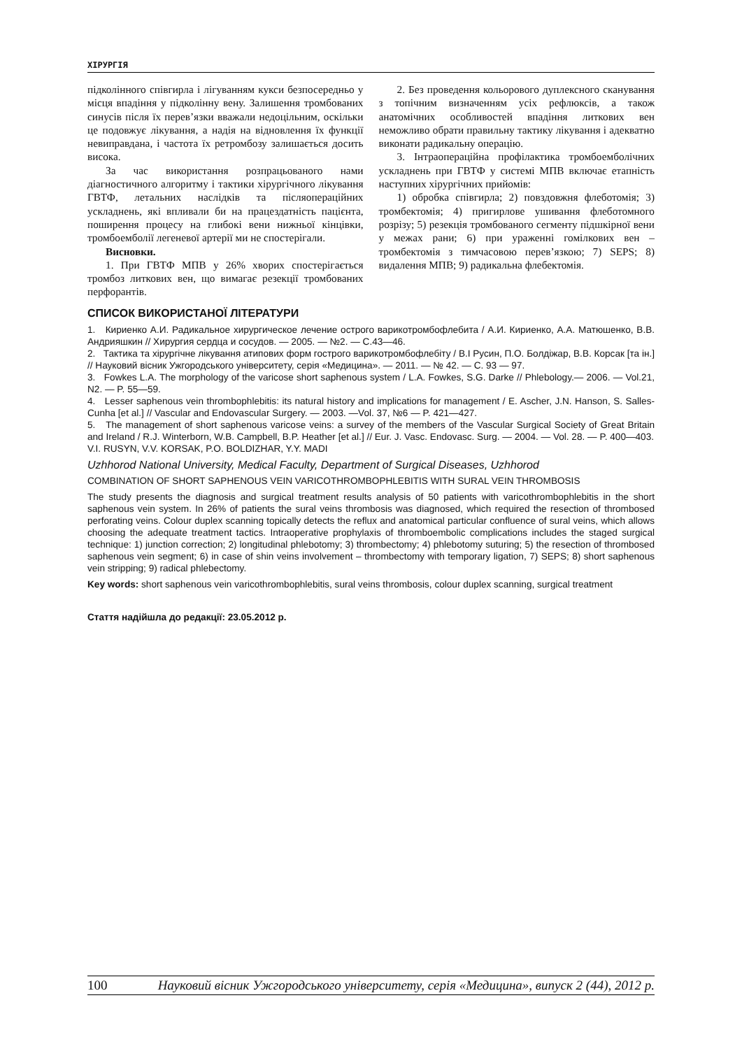ХІРУРГІЯ
підколінного співгирла і лігуванням кукси безпосередньо у місця впадіння у підколінну вену. Залишення тромбованих синусів після їх перев’язки вважали недоцільним, оскільки це подовжує лікування, а надія на відновлення їх функції невиправдана, і частота їх ретромбозу залишається досить висока.
За час використання розпрацьованого нами діагностичного алгоритму і тактики хірургічного лікування ГВТФ, летальних наслідків та післяопераційних ускладнень, які впливали би на працездатність пацієнта, поширення процесу на глибокі вени нижньої кінцівки, тромбоемболії легеневої артерії ми не спостерігали.
Висновки.
1. При ГВТФ МПВ у 26% хворих спостерігається тромбоз литкових вен, що вимагає резекції тромбованих перфорантів.
2. Без проведення кольорового дуплексного сканування з топічним визначенням усіх рефлюксів, а також анатомічних особливостей впадіння литкових вен неможливо обрати правильну тактику лікування і адекватно виконати радикальну операцію.
3. Інтраопераційна профілактика тромбоемболічних ускладнень при ГВТФ у системі МПВ включає етапність наступних хірургічних прийомів:
1) обробка співгирла; 2) повздовжня флеботомія; 3) тромбектомія; 4) пригирлове ушивання флеботомного розрізу; 5) резекція тромбованого сегменту підшкірної вени у межах рани; 6) при ураженні гомілкових вен – тромбектомія з тимчасовою перев’язкою; 7) SEPS; 8) видалення МПВ; 9) радикальна флебектомія.
СПИСОК ВИКОРИСТАНОЇ ЛІТЕРАТУРИ
1. Кириенко А.И. Радикальное хирургическое лечение острого варикотромбофлебита / А.И. Кириенко, А.А. Матюшенко, В.В. Андрияшкин // Хирургия сердца и сосудов. — 2005. — №2. — С.43—46.
2. Тактика та хірургічне лікування атипових форм гострого варикотромбофлебіту / В.І Русин, П.О. Болдіжар, В.В. Корсак [та ін.] // Науковий вісник Ужгородського університету, серія «Медицина». — 2011. — № 42. — С. 93 — 97.
3. Fowkes L.A. The morphology of the varicose short saphenous system / L.A. Fowkes, S.G. Darke // Phlebology.— 2006. — Vol.21, N2. — P. 55—59.
4. Lesser saphenous vein thrombophlebitis: its natural history and implications for management / E. Ascher, J.N. Hanson, S. Salles-Cunha [et al.] // Vascular and Endovascular Surgery. — 2003. —Vol. 37, №6 — P. 421—427.
5. The management of short saphenous varicose veins: a survey of the members of the Vascular Surgical Society of Great Britain and Ireland / R.J. Winterborn, W.B. Campbell, B.P. Heather [et al.] // Eur. J. Vasc. Endovasc. Surg. — 2004. — Vol. 28. — P. 400—403.
V.I. RUSYN, V.V. KORSAK, P.O. BOLDIZHAR, Y.Y. MADI
Uzhhorod National University, Medical Faculty, Department of Surgical Diseases, Uzhhorod
COMBINATION OF SHORT SAPHENOUS VEIN VARICOTHROMBOPHLEBITIS WITH SURAL VEIN THROMBOSIS
The study presents the diagnosis and surgical treatment results analysis of 50 patients with varicothrombophlebitis in the short saphenous vein system. In 26% of patients the sural veins thrombosis was diagnosed, which required the resection of thrombosed perforating veins. Colour duplex scanning topically detects the reflux and anatomical particular confluence of sural veins, which allows choosing the adequate treatment tactics. Intraoperative prophylaxis of thromboembolic complications includes the staged surgical technique: 1) junction correction; 2) longitudinal phlebotomy; 3) thrombectomy; 4) phlebotomy suturing; 5) the resection of thrombosed saphenous vein segment; 6) in case of shin veins involvement – thrombectomy with temporary ligation, 7) SEPS; 8) short saphenous vein stripping; 9) radical phlebectomy.
Key words: short saphenous vein varicothrombophlebitis, sural veins thrombosis, colour duplex scanning, surgical treatment
Стаття надійшла до редакції: 23.05.2012 р.
100 Науковий вісник Ужгородського університету, серія «Медицина», випуск 2 (44), 2012 р.